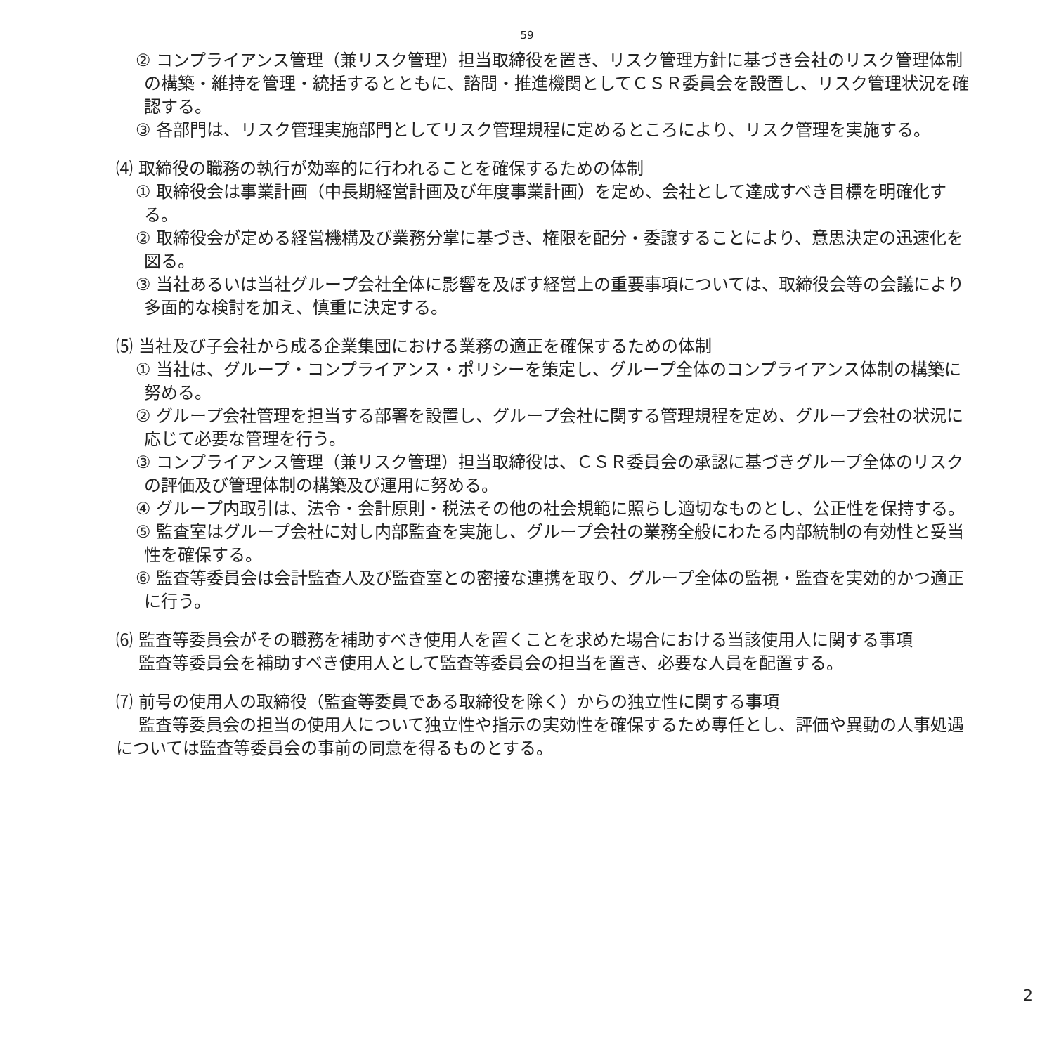59
② コンプライアンス管理（兼リスク管理）担当取締役を置き、リスク管理方針に基づき会社のリスク管理体制の構築・維持を管理・統括するとともに、諮問・推進機関としてＣＳＲ委員会を設置し、リスク管理状況を確認する。
③ 各部門は、リスク管理実施部門としてリスク管理規程に定めるところにより、リスク管理を実施する。
⑷ 取締役の職務の執行が効率的に行われることを確保するための体制
① 取締役会は事業計画（中長期経営計画及び年度事業計画）を定め、会社として達成すべき目標を明確化する。
② 取締役会が定める経営機構及び業務分掌に基づき、権限を配分・委譲することにより、意思決定の迅速化を図る。
③ 当社あるいは当社グループ会社全体に影響を及ぼす経営上の重要事項については、取締役会等の会議により多面的な検討を加え、慎重に決定する。
⑸ 当社及び子会社から成る企業集団における業務の適正を確保するための体制
① 当社は、グループ・コンプライアンス・ポリシーを策定し、グループ全体のコンプライアンス体制の構築に努める。
② グループ会社管理を担当する部署を設置し、グループ会社に関する管理規程を定め、グループ会社の状況に応じて必要な管理を行う。
③ コンプライアンス管理（兼リスク管理）担当取締役は、ＣＳＲ委員会の承認に基づきグループ全体のリスクの評価及び管理体制の構築及び運用に努める。
④ グループ内取引は、法令・会計原則・税法その他の社会規範に照らし適切なものとし、公正性を保持する。
⑤ 監査室はグループ会社に対し内部監査を実施し、グループ会社の業務全般にわたる内部統制の有効性と妥当性を確保する。
⑥ 監査等委員会は会計監査人及び監査室との密接な連携を取り、グループ全体の監視・監査を実効的かつ適正に行う。
⑹ 監査等委員会がその職務を補助すべき使用人を置くことを求めた場合における当該使用人に関する事項
監査等委員会を補助すべき使用人として監査等委員会の担当を置き、必要な人員を配置する。
⑺ 前号の使用人の取締役（監査等委員である取締役を除く）からの独立性に関する事項
監査等委員会の担当の使用人について独立性や指示の実効性を確保するため専任とし、評価や異動の人事処遇については監査等委員会の事前の同意を得るものとする。
2